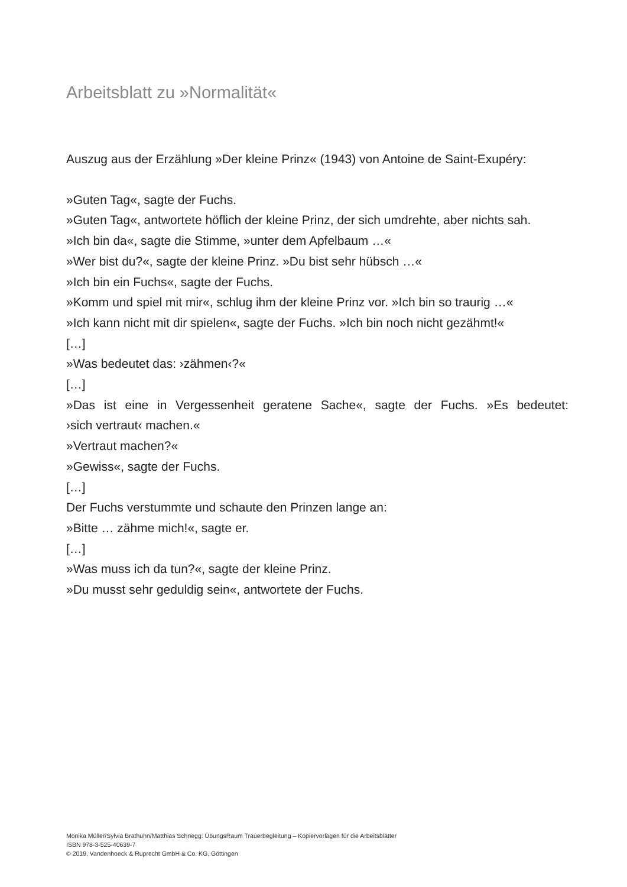Arbeitsblatt zu »Normalität«
Auszug aus der Erzählung »Der kleine Prinz« (1943) von Antoine de Saint-Exupéry:
»Guten Tag«, sagte der Fuchs.
»Guten Tag«, antwortete höflich der kleine Prinz, der sich umdrehte, aber nichts sah.
»Ich bin da«, sagte die Stimme, »unter dem Apfelbaum …«
»Wer bist du?«, sagte der kleine Prinz. »Du bist sehr hübsch …«
»Ich bin ein Fuchs«, sagte der Fuchs.
»Komm und spiel mit mir«, schlug ihm der kleine Prinz vor. »Ich bin so traurig …«
»Ich kann nicht mit dir spielen«, sagte der Fuchs. »Ich bin noch nicht gezähmt!«
[…]
»Was bedeutet das: ›zähmen‹?«
[…]
»Das ist eine in Vergessenheit geratene Sache«, sagte der Fuchs. »Es bedeutet:
›sich vertraut‹ machen.«
»Vertraut machen?«
»Gewiss«, sagte der Fuchs.
[…]
Der Fuchs verstummte und schaute den Prinzen lange an:
»Bitte … zähme mich!«, sagte er.
[…]
»Was muss ich da tun?«, sagte der kleine Prinz.
»Du musst sehr geduldig sein«, antwortete der Fuchs.
Monika Müller/Sylvia Brathuhn/Matthias Schnegg: ÜbungsRaum Trauerbegleitung – Kopiervorlagen für die Arbeitsblätter
ISBN 978-3-525-40639-7
© 2019, Vandenhoeck & Ruprecht GmbH & Co. KG, Göttingen